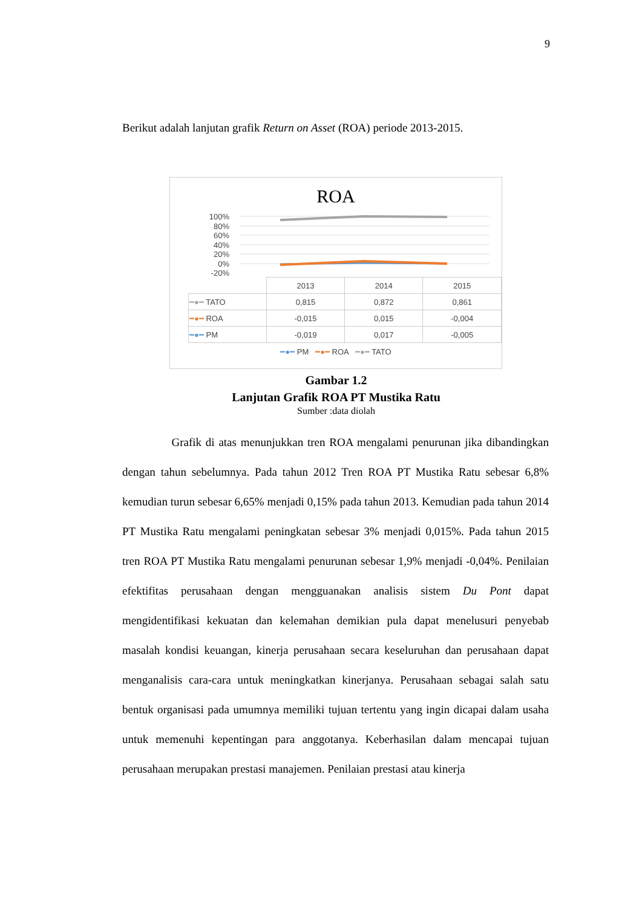9
Berikut adalah lanjutan grafik Return on Asset (ROA) periode 2013-2015.
ROA
100%
80%
60%
40%
20%
0%
-20%
| | 2013 | 2014 | 2015 |
| --- | --- | --- | --- |
| ━●━ TATO | 0,815 | 0,872 | 0,861 |
| ━●━ ROA | -0,015 | 0,015 | -0,004 |
| ━●━ PM | -0,019 | 0,017 | -0,005 |
━●━ PM ━●━ ROA ━●━ TATO
Gambar 1.2
Lanjutan Grafik ROA PT Mustika Ratu
Sumber :data diolah
Grafik di atas menunjukkan tren ROA mengalami penurunan jika dibandingkan dengan tahun sebelumnya. Pada tahun 2012 Tren ROA PT Mustika Ratu sebesar 6,8% kemudian turun sebesar 6,65% menjadi 0,15% pada tahun 2013. Kemudian pada tahun 2014 PT Mustika Ratu mengalami peningkatan sebesar 3% menjadi 0,015%. Pada tahun 2015 tren ROA PT Mustika Ratu mengalami penurunan sebesar 1,9% menjadi -0,04%. Penilaian efektifitas perusahaan dengan mengguanakan analisis sistem Du Pont dapat mengidentifikasi kekuatan dan kelemahan demikian pula dapat menelusuri penyebab masalah kondisi keuangan, kinerja perusahaan secara keseluruhan dan perusahaan dapat menganalisis cara-cara untuk meningkatkan kinerjanya. Perusahaan sebagai salah satu bentuk organisasi pada umumnya memiliki tujuan tertentu yang ingin dicapai dalam usaha untuk memenuhi kepentingan para anggotanya. Keberhasilan dalam mencapai tujuan perusahaan merupakan prestasi manajemen. Penilaian prestasi atau kinerja